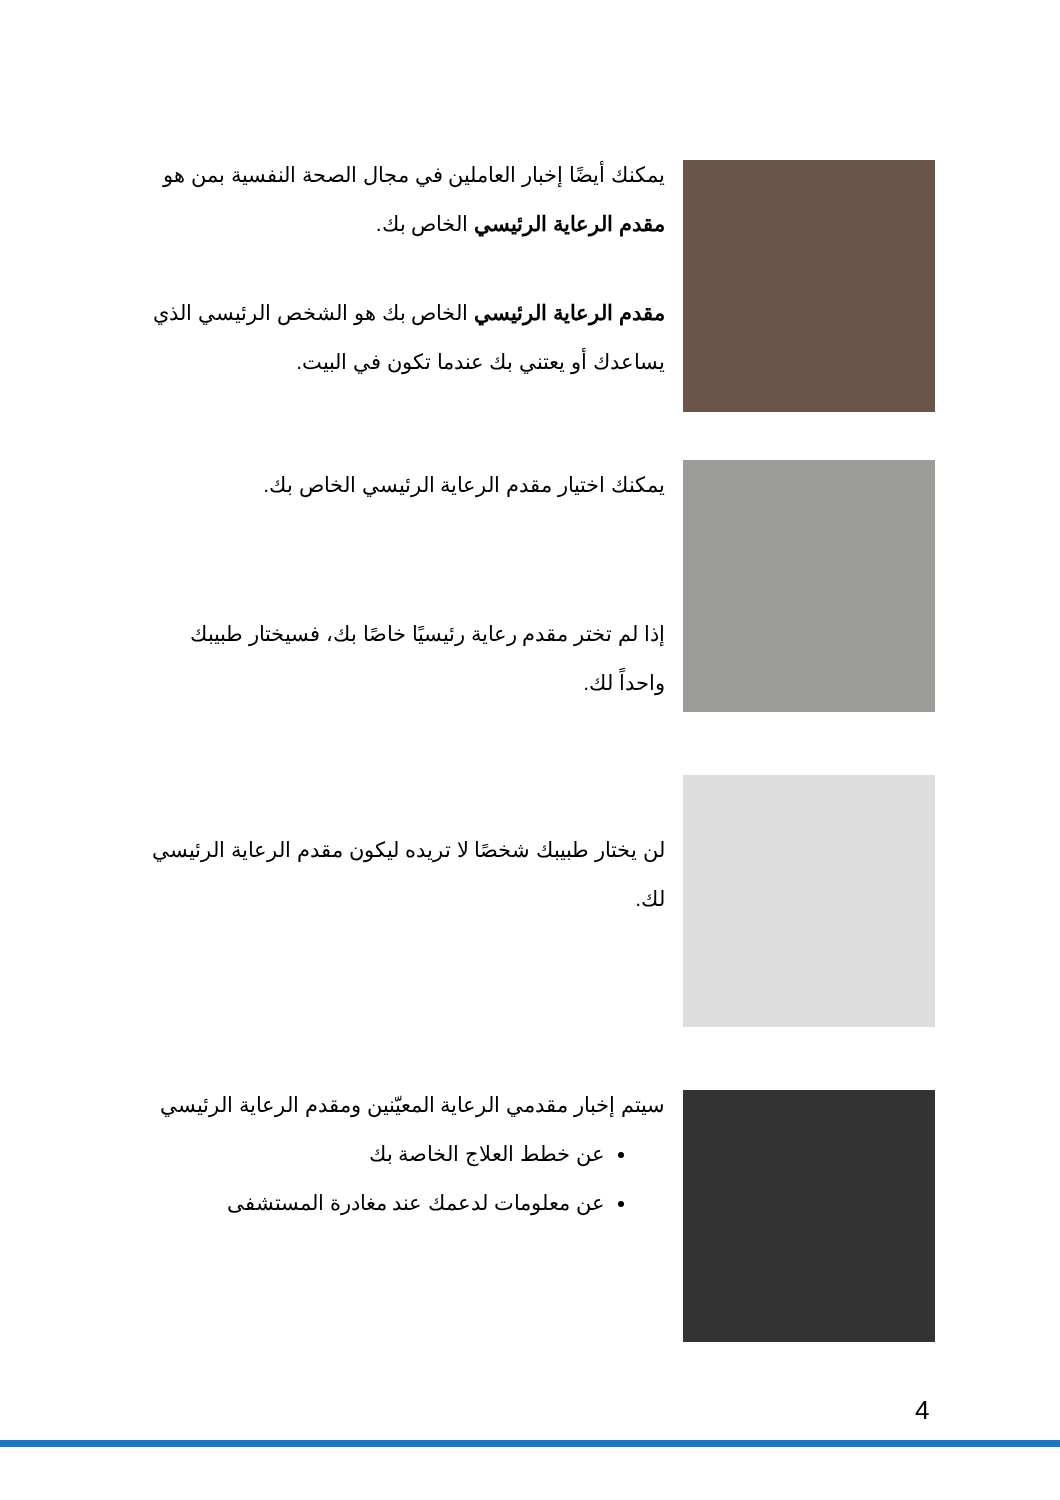يمكنك أيضًا إخبار العاملين في مجال الصحة النفسية بمن هو
مقدم الرعاية الرئيسي الخاص بك.
مقدم الرعاية الرئيسي الخاص بك هو الشخص الرئيسي الذي
يساعدك أو يعتني بك عندما تكون في البيت.
يمكنك اختيار مقدم الرعاية الرئيسي الخاص بك.
إذا لم تختر مقدم رعاية رئيسيًا خاصًا بك، فسيختار طبيبك
واحداً لك.
لن يختار طبيبك شخصًا لا تريده ليكون مقدم الرعاية الرئيسي
لك.
سيتم إخبار مقدمي الرعاية المعيّنين ومقدم الرعاية الرئيسي
عن خطط العلاج الخاصة بك
عن معلومات لدعمك عند مغادرة المستشفى
4